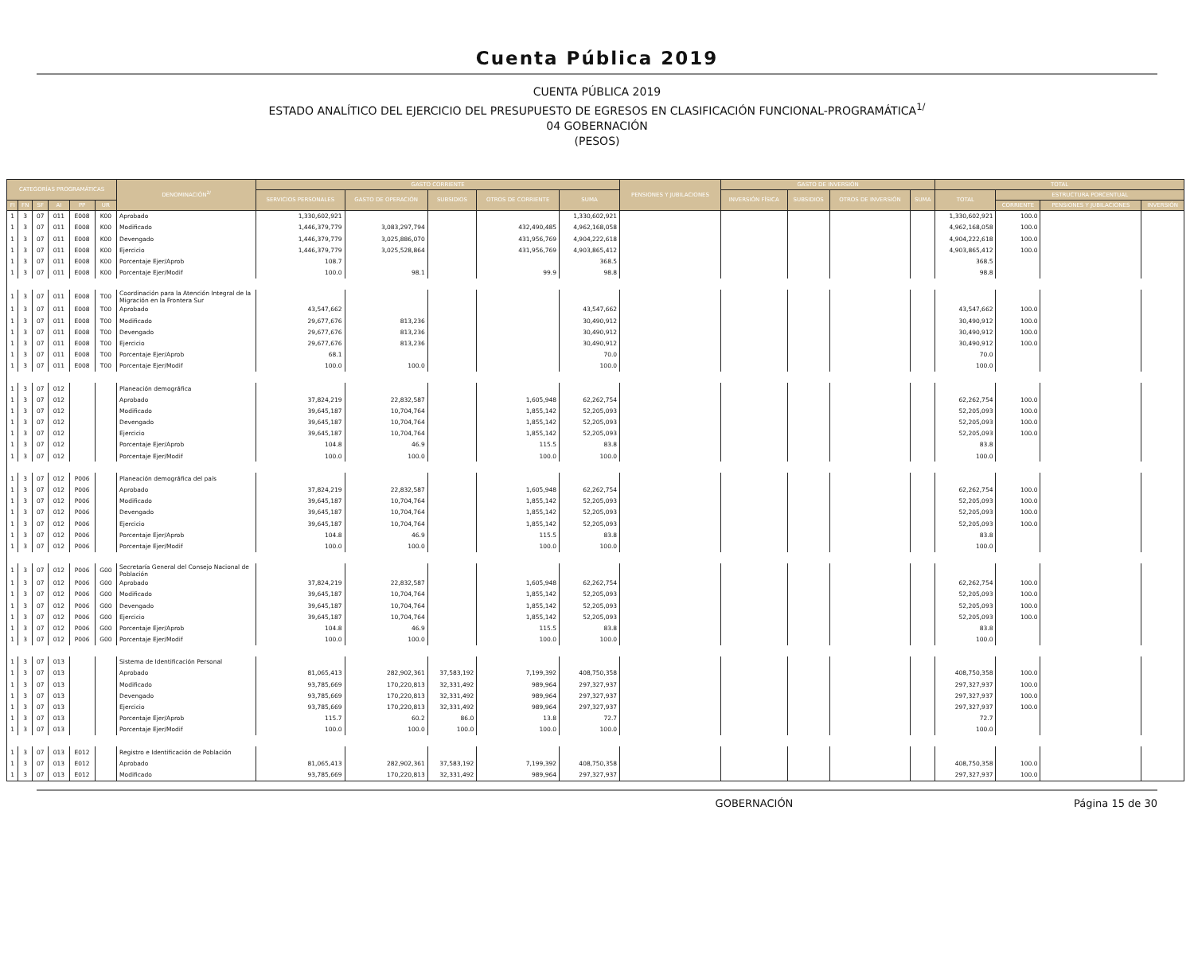Cuenta Pública 2019
CUENTA PÚBLICA 2019
ESTADO ANALÍTICO DEL EJERCICIO DEL PRESUPUESTO DE EGRESOS EN CLASIFICACIÓN FUNCIONAL-PROGRAMÁTICA<sup>1/</sup>
04 GOBERNACIÓN
(PESOS)
| CATEGORÍAS PROGRAMÁTICAS | | | | | | DENOMINACIÓN<sup>2/</sup> | GASTO CORRIENTE | | | | | PENSIONES Y JUBILACIONES | GASTO DE INVERSIÓN | | | | TOTAL | | | |
| --- | --- | --- | --- | --- | --- | --- | --- | --- | --- | --- | --- | --- | --- | --- | --- | --- | --- | --- | --- | --- |
| | | | | | | | SERVICIOS PERSONALES | GASTO DE OPERACIÓN | SUBSIDIOS | OTROS DE CORRIENTE | SUMA | | INVERSIÓN FÍSICA | SUBSIDIOS | OTROS DE INVERSIÓN | SUMA | TOTAL | ESTRUCTURA PORCENTUAL | | |
| FI | FN | SF | AI | PP | UR | | | | | | | | | | | | | CORRIENTE | PENSIONES Y JUBILACIONES | INVERSIÓN |
| 1 | 3 | 07 | 011 | E008 | K00 | Aprobado | 1,330,602,921 | | | | 1,330,602,921 | | | | | | 1,330,602,921 | 100.0 | | |
| 1 | 3 | 07 | 011 | E008 | K00 | Modificado | 1,446,379,779 | 3,083,297,794 | | 432,490,485 | 4,962,168,058 | | | | | | 4,962,168,058 | 100.0 | | |
| 1 | 3 | 07 | 011 | E008 | K00 | Devengado | 1,446,379,779 | 3,025,886,070 | | 431,956,769 | 4,904,222,618 | | | | | | 4,904,222,618 | 100.0 | | |
| 1 | 3 | 07 | 011 | E008 | K00 | Ejercicio | 1,446,379,779 | 3,025,528,864 | | 431,956,769 | 4,903,865,412 | | | | | | 4,903,865,412 | 100.0 | | |
| 1 | 3 | 07 | 011 | E008 | K00 | Porcentaje Ejer/Aprob | 108.7 | | | | 368.5 | | | | | | 368.5 | | | |
| 1 | 3 | 07 | 011 | E008 | K00 | Porcentaje Ejer/Modif | 100.0 | 98.1 | | 99.9 | 98.8 | | | | | | 98.8 | | | |
| 1 | 3 | 07 | 011 | E008 | T00 | Coordinación para la Atención Integral de la Migración en la Frontera Sur | | | | | | | | | | | | | | |
| 1 | 3 | 07 | 011 | E008 | T00 | Aprobado | 43,547,662 | | | | 43,547,662 | | | | | | 43,547,662 | 100.0 | | |
| 1 | 3 | 07 | 011 | E008 | T00 | Modificado | 29,677,676 | 813,236 | | | 30,490,912 | | | | | | 30,490,912 | 100.0 | | |
| 1 | 3 | 07 | 011 | E008 | T00 | Devengado | 29,677,676 | 813,236 | | | 30,490,912 | | | | | | 30,490,912 | 100.0 | | |
| 1 | 3 | 07 | 011 | E008 | T00 | Ejercicio | 29,677,676 | 813,236 | | | 30,490,912 | | | | | | 30,490,912 | 100.0 | | |
| 1 | 3 | 07 | 011 | E008 | T00 | Porcentaje Ejer/Aprob | 68.1 | | | | 70.0 | | | | | | 70.0 | | | |
| 1 | 3 | 07 | 011 | E008 | T00 | Porcentaje Ejer/Modif | 100.0 | 100.0 | | | 100.0 | | | | | | 100.0 | | | |
| 1 | 3 | 07 | 012 | | | Planeación demográfica | | | | | | | | | | | | | | |
| 1 | 3 | 07 | 012 | | | Aprobado | 37,824,219 | 22,832,587 | | 1,605,948 | 62,262,754 | | | | | | 62,262,754 | 100.0 | | |
| 1 | 3 | 07 | 012 | | | Modificado | 39,645,187 | 10,704,764 | | 1,855,142 | 52,205,093 | | | | | | 52,205,093 | 100.0 | | |
| 1 | 3 | 07 | 012 | | | Devengado | 39,645,187 | 10,704,764 | | 1,855,142 | 52,205,093 | | | | | | 52,205,093 | 100.0 | | |
| 1 | 3 | 07 | 012 | | | Ejercicio | 39,645,187 | 10,704,764 | | 1,855,142 | 52,205,093 | | | | | | 52,205,093 | 100.0 | | |
| 1 | 3 | 07 | 012 | | | Porcentaje Ejer/Aprob | 104.8 | 46.9 | | 115.5 | 83.8 | | | | | | 83.8 | | | |
| 1 | 3 | 07 | 012 | | | Porcentaje Ejer/Modif | 100.0 | 100.0 | | 100.0 | 100.0 | | | | | | 100.0 | | | |
| 1 | 3 | 07 | 012 | P006 | | Planeación demográfica del país | | | | | | | | | | | | | | |
| 1 | 3 | 07 | 012 | P006 | | Aprobado | 37,824,219 | 22,832,587 | | 1,605,948 | 62,262,754 | | | | | | 62,262,754 | 100.0 | | |
| 1 | 3 | 07 | 012 | P006 | | Modificado | 39,645,187 | 10,704,764 | | 1,855,142 | 52,205,093 | | | | | | 52,205,093 | 100.0 | | |
| 1 | 3 | 07 | 012 | P006 | | Devengado | 39,645,187 | 10,704,764 | | 1,855,142 | 52,205,093 | | | | | | 52,205,093 | 100.0 | | |
| 1 | 3 | 07 | 012 | P006 | | Ejercicio | 39,645,187 | 10,704,764 | | 1,855,142 | 52,205,093 | | | | | | 52,205,093 | 100.0 | | |
| 1 | 3 | 07 | 012 | P006 | | Porcentaje Ejer/Aprob | 104.8 | 46.9 | | 115.5 | 83.8 | | | | | | 83.8 | | | |
| 1 | 3 | 07 | 012 | P006 | | Porcentaje Ejer/Modif | 100.0 | 100.0 | | 100.0 | 100.0 | | | | | | 100.0 | | | |
| 1 | 3 | 07 | 012 | P006 | G00 | Secretaría General del Consejo Nacional de Población | | | | | | | | | | | | | | |
| 1 | 3 | 07 | 012 | P006 | G00 | Aprobado | 37,824,219 | 22,832,587 | | 1,605,948 | 62,262,754 | | | | | | 62,262,754 | 100.0 | | |
| 1 | 3 | 07 | 012 | P006 | G00 | Modificado | 39,645,187 | 10,704,764 | | 1,855,142 | 52,205,093 | | | | | | 52,205,093 | 100.0 | | |
| 1 | 3 | 07 | 012 | P006 | G00 | Devengado | 39,645,187 | 10,704,764 | | 1,855,142 | 52,205,093 | | | | | | 52,205,093 | 100.0 | | |
| 1 | 3 | 07 | 012 | P006 | G00 | Ejercicio | 39,645,187 | 10,704,764 | | 1,855,142 | 52,205,093 | | | | | | 52,205,093 | 100.0 | | |
| 1 | 3 | 07 | 012 | P006 | G00 | Porcentaje Ejer/Aprob | 104.8 | 46.9 | | 115.5 | 83.8 | | | | | | 83.8 | | | |
| 1 | 3 | 07 | 012 | P006 | G00 | Porcentaje Ejer/Modif | 100.0 | 100.0 | | 100.0 | 100.0 | | | | | | 100.0 | | | |
| 1 | 3 | 07 | 013 | | | Sistema de Identificación Personal | | | | | | | | | | | | | | |
| 1 | 3 | 07 | 013 | | | Aprobado | 81,065,413 | 282,902,361 | 37,583,192 | 7,199,392 | 408,750,358 | | | | | | 408,750,358 | 100.0 | | |
| 1 | 3 | 07 | 013 | | | Modificado | 93,785,669 | 170,220,813 | 32,331,492 | 989,964 | 297,327,937 | | | | | | 297,327,937 | 100.0 | | |
| 1 | 3 | 07 | 013 | | | Devengado | 93,785,669 | 170,220,813 | 32,331,492 | 989,964 | 297,327,937 | | | | | | 297,327,937 | 100.0 | | |
| 1 | 3 | 07 | 013 | | | Ejercicio | 93,785,669 | 170,220,813 | 32,331,492 | 989,964 | 297,327,937 | | | | | | 297,327,937 | 100.0 | | |
| 1 | 3 | 07 | 013 | | | Porcentaje Ejer/Aprob | 115.7 | 60.2 | 86.0 | 13.8 | 72.7 | | | | | | 72.7 | | | |
| 1 | 3 | 07 | 013 | | | Porcentaje Ejer/Modif | 100.0 | 100.0 | 100.0 | 100.0 | 100.0 | | | | | | 100.0 | | | |
| 1 | 3 | 07 | 013 | E012 | | Registro e Identificación de Población | | | | | | | | | | | | | | |
| 1 | 3 | 07 | 013 | E012 | | Aprobado | 81,065,413 | 282,902,361 | 37,583,192 | 7,199,392 | 408,750,358 | | | | | | 408,750,358 | 100.0 | | |
| 1 | 3 | 07 | 013 | E012 | | Modificado | 93,785,669 | 170,220,813 | 32,331,492 | 989,964 | 297,327,937 | | | | | | 297,327,937 | 100.0 | | |
GOBERNACIÓN Página 15 de 30